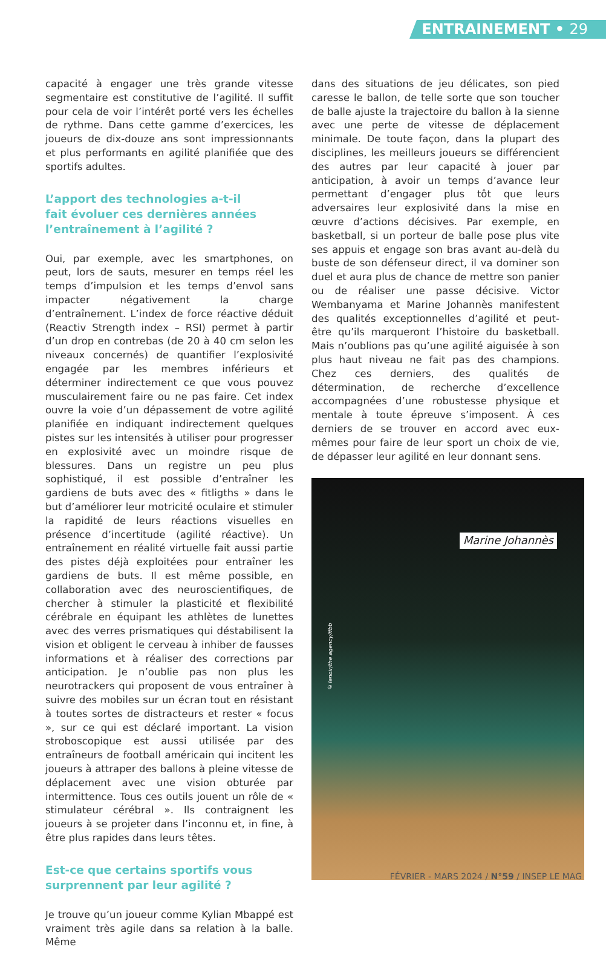ENTRAINEMENT • 29
capacité à engager une très grande vitesse segmentaire est constitutive de l’agilité. Il suffit pour cela de voir l’intérêt porté vers les échelles de rythme. Dans cette gamme d’exercices, les joueurs de dix-douze ans sont impressionnants et plus performants en agilité planifiée que des sportifs adultes.
L’apport des technologies a-t-il
fait évoluer ces dernières années
l’entraînement à l’agilité ?
Oui, par exemple, avec les smartphones, on peut, lors de sauts, mesurer en temps réel les temps d’impulsion et les temps d’envol sans impacter négativement la charge d’entraînement. L’index de force réactive déduit (Reactiv Strength index – RSI) permet à partir d’un drop en contrebas (de 20 à 40 cm selon les niveaux concernés) de quantifier l’explosivité engagée par les membres inférieurs et déterminer indirectement ce que vous pouvez musculairement faire ou ne pas faire. Cet index ouvre la voie d’un dépassement de votre agilité planifiée en indiquant indirectement quelques pistes sur les intensités à utiliser pour progresser en explosivité avec un moindre risque de blessures. Dans un registre un peu plus sophistiqué, il est possible d’entraîner les gardiens de buts avec des « fitligths » dans le but d’améliorer leur motricité oculaire et stimuler la rapidité de leurs réactions visuelles en présence d’incertitude (agilité réactive). Un entraînement en réalité virtuelle fait aussi partie des pistes déjà exploitées pour entraîner les gardiens de buts. Il est même possible, en collaboration avec des neuroscientifiques, de chercher à stimuler la plasticité et flexibilité cérébrale en équipant les athlètes de lunettes avec des verres prismatiques qui déstabilisent la vision et obligent le cerveau à inhiber de fausses informations et à réaliser des corrections par anticipation. Je n’oublie pas non plus les neurotrackers qui proposent de vous entraîner à suivre des mobiles sur un écran tout en résistant à toutes sortes de distracteurs et rester « focus », sur ce qui est déclaré important. La vision stroboscopique est aussi utilisée par des entraîneurs de football américain qui incitent les joueurs à attraper des ballons à pleine vitesse de déplacement avec une vision obturée par intermittence. Tous ces outils jouent un rôle de « stimulateur cérébral ». Ils contraignent les joueurs à se projeter dans l’inconnu et, in fine, à être plus rapides dans leurs têtes.
Est-ce que certains sportifs vous
surprennent par leur agilité ?
Je trouve qu’un joueur comme Kylian Mbappé est vraiment très agile dans sa relation à la balle. Même
dans des situations de jeu délicates, son pied caresse le ballon, de telle sorte que son toucher de balle ajuste la trajectoire du ballon à la sienne avec une perte de vitesse de déplacement minimale. De toute façon, dans la plupart des disciplines, les meilleurs joueurs se différencient des autres par leur capacité à jouer par anticipation, à avoir un temps d’avance leur permettant d’engager plus tôt que leurs adversaires leur explosivité dans la mise en œuvre d’actions décisives. Par exemple, en basketball, si un porteur de balle pose plus vite ses appuis et engage son bras avant au-delà du buste de son défenseur direct, il va dominer son duel et aura plus de chance de mettre son panier ou de réaliser une passe décisive. Victor Wembanyama et Marine Johannès manifestent des qualités exceptionnelles d’agilité et peut-être qu’ils marqueront l’histoire du basketball. Mais n’oublions pas qu’une agilité aiguisée à son plus haut niveau ne fait pas des champions. Chez ces derniers, des qualités de détermination, de recherche d’excellence accompagnées d’une robustesse physique et mentale à toute épreuve s’imposent. À ces derniers de se trouver en accord avec eux-mêmes pour faire de leur sport un choix de vie, de dépasser leur agilité en leur donnant sens.
©lenoir/the agency/ffbb
Marine Johannès
FÉVRIER - MARS 2024 / N°59 / INSEP LE MAG